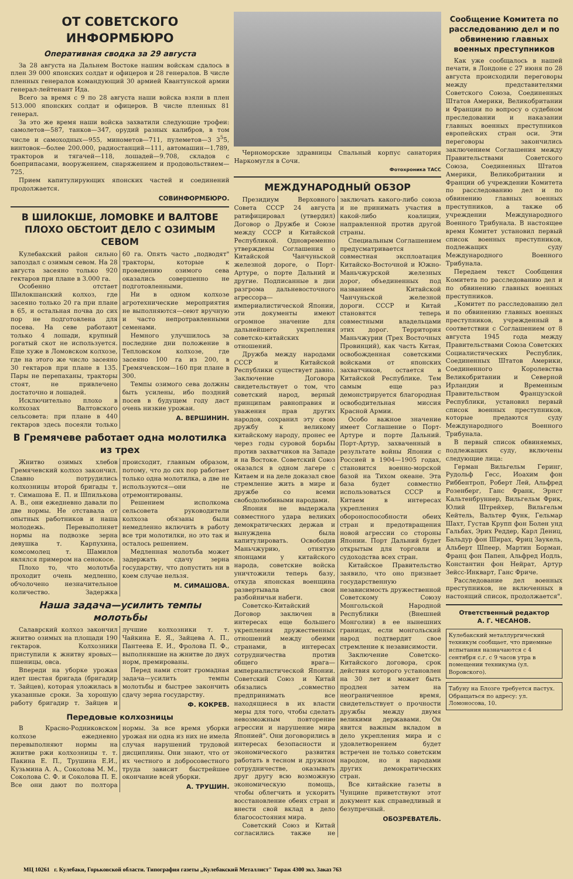ОТ СОВЕТСКОГО ИНФОРМБЮРО
Оперативная сводка за 29 августа
За 28 августа на Дальнем Востоке нашим войскам сдалось в плен 39 000 японских солдат и офицеров и 28 генералов. В числе пленных генералов командующий 30 армией Квантунской армии генерал-лейтенант Ида.
Всего за время с 9 по 28 августа наши войска взяли в плен 513.000 японских солдат и офицеров. В числе пленных 81 генерал.
За это же время наши войска захватили следующие трофеи: самолетов—587, танков—347, орудий разных калибров, в том числе и самоходных—955, минометов—711, пулеметов—3 3<sup>5</sup>5, винтовок—более 200.000, радиостанций—111, автомашин—1.789, тракторов и тягачей—118, лошадей—9.708, складов с боеприпасами, вооружением, снаряжением и продовольствием—725.
Прием капитулирующих японских частей и соединений продолжается.
СОВИНФОРМБЮРО.
В ШИЛОКШЕ, ЛОМОВКЕ И ВАЛТОВЕ ПЛОХО ОБСТОИТ ДЕЛО С ОЗИМЫМ СЕВОМ
Кулебакский район сильно запоздал с озимым севом. На 28 августа засеяно только 920 гектаров при плане в 3.000 га.
Особенно отстает Шилокшанский колхоз, где засеяно только 20 га при плане в 65, и остальная почва до сих пор не подготовлена для посева. На севе работают только 4 лошади, крупный рогатый скот не используется. Еще хуже в Ломовском колхозе, где на этого же число засеяно 30 гектаров при плане в 135. Пары не перепаханы, тракторы стоят, не привлечено достаточно и лошадей.
Исключительно плохо в колхозах Валтовского сельсовета: при плане в 440 гектаров здесь посеяли только 60 га. Опять часто „подводят" тракторы, которые к проведению озимого сева оказались совершенно не подготовленными.
Ни в одном колхозе агротехнические мероприятия не выполняются—сеют вручную и часто непротравленными семенами.
Немного улучшилось за последние дни положение в Тепловском колхозе, где засеяно 100 га из 200, в Гремячевском—160 при плане в 300.
Темпы озимого сева должны быть усилены, ибо поздний посев в будущем году даст очень низкие урожаи.
А. ВЕРШИНИН.
В Гремячеве работает одна молотилка из трех
Жнитво озимых хлебов Гремячевский колхоз закончил. Славно потрудились колхозницы второй бригады т. т. Симашова Е. П. и Шпилькова А. В., они ежедневно давали по две нормы. Не отставала от опытных работников и наша молодежь. Перевыполняет нормы на подвозке зерна девушка т. Карпухина, комсомолец т. Шамилов являлся примером на сенокосе.
Плохо то, что молотьба проходит очень медленно, обчолочено незначительное количество. Задержка происходит, главным образом, потому, что до сих пор работает только одна молотилка, а две не используются—они не отремонтированы.
Решением исполкома сельсовета руководители колхоза обязаны были немедленно включить в работу все три молотилки, но это так и осталось решением.
Медленная молотьба может задержать сдачу зерна государству, что допустить ни в коем случае нельзя.
М. СИМАШОВА.
Наша задача—усилить темпы молотьбы
Салаврский колхоз закончил жнитво озимых на площади 190 гектаров. Колхозники приступили к жнитву яровых—пшеницы, овса.
Впереди на уборке урожая идет шестая бригада (бригадир т. Зайцев), которая уложилась в указанные сроки. За хорошую работу бригадир т. Зайцев и лучшие колхозники т. т. Чайкина Е. Я., Зайцева А. П., Пантеева Е. И., Фролова П. Ф., выполнявшие на жнитве до двух норм, премированы.
Перед нами стоит громадная задача—усилить темпы молотьбы и быстрее закончить сдачу зерна государству.
Ф. КОКРЕВ.
Передовые колхозницы
В Красно-Родниковском колхозе ежедневно перевыполняют нормы на жнитве ржи колхозницы т. т. Пакина Е. П., Трушина Е.И., Кузьмина А. А., Соколова М. М., Соколова С. Ф. и Соколова П. Е. Все они дают по полтора нормы. За все время уборки урожая ни одна из них не имела случая нарушений трудовой дисциплины. Они знают, что от их честного и добросовестного труда зависит быстрейшее окончание всей уборки.
А. ТРУШИН.
Черноморские здравницы Спальный корпус санатория Наркомугля в Сочи.
Фотохроника ТАСС
МЕЖДУНАРОДНЫЙ ОБЗОР
Президиум Верховного Совета СССР 24 августа ратифицировал (утвердил) Договор о Дружбе и Союзе между СССР и Китайской Республикой. Одновременно утверждены Соглашения о Китайской Чанчуньской железной дороге, о Порт-Артуре, о порте Дальний и другие. Подписанные в дни разгрома дальневосточного агрессора—империалистической Японии, эти документы имеют огромное значение для дальнейшего укрепления советско-китайских отношений.
Дружба между народами СССР и Китайской Республики существует давно. Заключение Договора свидетельствует о том, что советский народ, верный принципам равноправия и уважения прав других народов, сохранил эту свою дружбу к великому китайскому народу, пронес ее через годы суровой борьбы против захватчиков на Западе и на Востоке. Советский Союз оказался в одном лагере с Китаем и на деле доказал свое стремление жить в мире и дружбе со всеми свободолюбивыми народами.
Япония не выдержала совместного удара великих демократических держав и вынуждена была капитулировать. Освободив Маньчжурию, отнятую японцами у китайского народа, советские войска уничтожили теперь базу, откуда японская военщина развертывала свои разбойничьи набеги.
Советско-Китайский Договор заключен в интересах еще большего укрепления дружественных отношений между обеими странами, в интересах сотрудничества против общего врага—империалистической Японии. Советский Союз и Китай обязались „совместно предпринимать все находящиеся в их власти меры для того, чтобы сделать невозможным повторение агрессии и нарушение мира Японией". Они договорились в интересах безопасности и экономического развития работать в тесном и дружном сотрудничестве, оказывать друг другу всю возможную экономическую помощь, чтобы облегчить и ускорить восстановление обеих стран и внести свой вклад в дело благосостояния мира.
Советский Союз и Китай согласились также не заключать какого-либо союза и не принимать участия в какой-либо коалиции, направленной против другой страны.
Специальным Соглашением предусматривается совместная эксплоатация Китайско-Восточной и Южно-Маньчжурской железных дорог, объединенных под названием Китайской Чанчуньской железной дороги. СССР и Китай становятся теперь совместными владельцами этих дорог. Территория Маньчжурии (Трех Восточных Провинций), как часть Китая, освобожденная советскими войсками от японских захватчиков, остается в Китайской Республике. Тем самым еще раз демонстрируется благородная освободительная миссия Красной Армии.
Особо важное значение имеет Соглашение о Порт-Артуре и порте Дальний. Порт-Артур, захваченный в результате войны Японии с Россией в 1904—1905 годах, становится военно-морской базой на Тихом океане. Эта база будет совместно использоваться СССР и Китаем в интересах укрепления обороноспособности обеих стран и предотвращения новой агрессии со стороны Японии. Порт Дальний будет открытым для торговли и судоходства всех стран.
Китайское Правительство заявило, что оно признает государственную независимость дружественной Советскому Союзу Монгольской Народной Республики (Внешней Монголии) в ее нынешних границах, если монгольский народ подтвердит свое стремление к независимости.
Заключение Советско-Китайского договора, срок действия которого установлен на 30 лет и может быть продлен затем на неограниченное время, свидетельствует о прочности дружбы между двумя великими державами. Он явится важным вкладом в дело укрепления мира и с удовлетворением будет встречен не только советским народом, но и народами других демократических стран.
Все китайские газеты в Чунцине приветствуют этот документ как справедливый и безупречный.
ОБОЗРЕВАТЕЛЬ.
Сообщение Комитета по расследованию дел и по обвинению главных военных преступников
Как уже сообщалось в нашей печати, в Лондоне с 27 июня по 28 августа происходили переговоры между представителями Советского Союза, Соединенных Штатов Америки, Великобритании и Франции по вопросу о судебном преследовании и наказании главных военных преступников европейских стран оси. Эти переговоры закончились заключением Соглашения между Правительствами Советского Союза, Соединенных Штатов Америки, Великобритании и Франции об учреждении Комитета по расследованию дел и по обвинению главных военных преступников, а также об учреждении Международного Военного Трибунала. В настоящее время Комитет установил первый список военных преступников, подлежащих суду Международного Военного Трибунала.
Передаем текст Сообщения Комитета по расследованию дел и по обвинению главных военных преступников.
„Комитет по расследованию дел и по обвинению главных военных преступников, учрежденный в соответствии с Соглашением от 8 августа 1945 года между Правительствами Союза Советских Социалистических Республик, Соединенных Штатов Америки, Соединенного Королевства Великобритании и Северной Ирландии и Временным Правительством Французской Республики, установил первый список военных преступников, которые предаются суду Международного Военного Трибунала.
В первый список обвиняемых, подлежащих суду, включены следующие лица:
Герман Вильгельм Геринг, Рудольф Гесс, Иоахим фон Риббентроп, Роберт Лей, Альфред Розенберг, Ганс Франк, Эрнст Кальтенбруннер, Вильгельм Фрик, Юлий Штрейхер, Вильгельм Кейтель, Вальтер Функ, Гельмар Шахт, Густав Крупп фон Болен унд Гальбах, Эрих Реддер, Карл Дениц, Бальдур фон Ширах, Фриц Заукель, Альберт Шпеер, Мартин Борман, Франц фон Папен, Альфред Иодль, Константин фон Нейрат, Артур Зейсс-Инкварт, Ганс Фриче.
Расследование дел военных преступников, не включенных в настоящий список, продолжается".
Ответственный редактор
А. Г. ЧЕСАНОВ.
Кулебакский металлургический техникум сообщает, что приемные испытания назначаются с 4 сентября с.г. с 9 часов утра в помещении техникума (ул. Воровского).
Табуну на Блозге требуется пастух. Обращаться по адресу: ул. Ломоносова, 10.
МЦ 10261 г. Кулебаки, Горьковской области. Типография газеты „Кулебакский Металлист" Тираж 4300 экз. Заказ 763